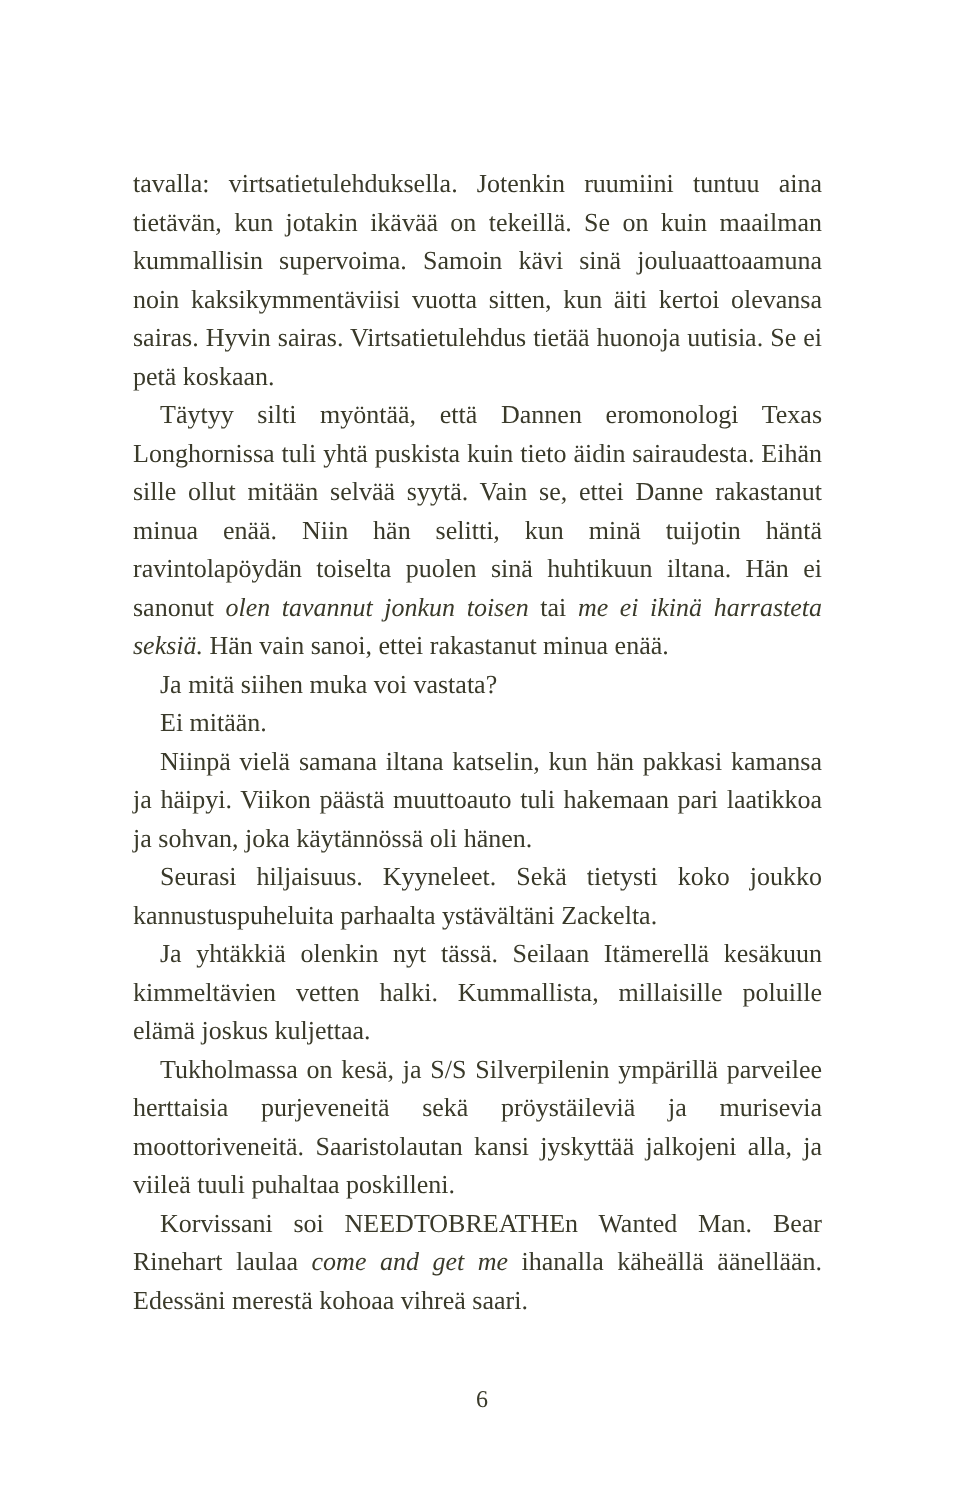tavalla: virtsatietulehduksella. Jotenkin ruumiini tuntuu aina tietävän, kun jotakin ikävää on tekeillä. Se on kuin maailman kummallisin supervoima. Samoin kävi sinä jouluaattoaamuna noin kaksikymmentäviisi vuotta sitten, kun äiti kertoi olevansa sairas. Hyvin sairas. Virtsatietulehdus tietää huonoja uutisia. Se ei petä koskaan.
Täytyy silti myöntää, että Dannen eromonologi Texas Longhornissa tuli yhtä puskista kuin tieto äidin sairaudesta. Eihän sille ollut mitään selvää syytä. Vain se, ettei Danne rakastanut minua enää. Niin hän selitti, kun minä tuijotin häntä ravintolapöydän toiselta puolen sinä huhtikuun iltana. Hän ei sanonut olen tavannut jonkun toisen tai me ei ikinä harrasteta seksiä. Hän vain sanoi, ettei rakastanut minua enää.
Ja mitä siihen muka voi vastata?
Ei mitään.
Niinpä vielä samana iltana katselin, kun hän pakkasi kamansa ja häipyi. Viikon päästä muuttoauto tuli hakemaan pari laatikkoa ja sohvan, joka käytännössä oli hänen.
Seurasi hiljaisuus. Kyyneleet. Sekä tietysti koko joukko kannustuspuheluita parhaalta ystävältäni Zackelta.
Ja yhtäkkiä olenkin nyt tässä. Seilaan Itämerellä kesäkuun kimmeltävien vetten halki. Kummallista, millaisille poluille elämä joskus kuljettaa.
Tukholmassa on kesä, ja S/S Silverpilenin ympärillä parveilee herttaisia purjeveneitä sekä pröystäileviä ja murisevia moottoriveneitä. Saaristolautan kansi jyskyttää jalkojeni alla, ja viileä tuuli puhaltaa poskilleni.
Korvissani soi NEEDTOBREATHEn Wanted Man. Bear Rinehart laulaa come and get me ihanalla käheällä äänellään. Edessäni merestä kohoaa vihreä saari.
6